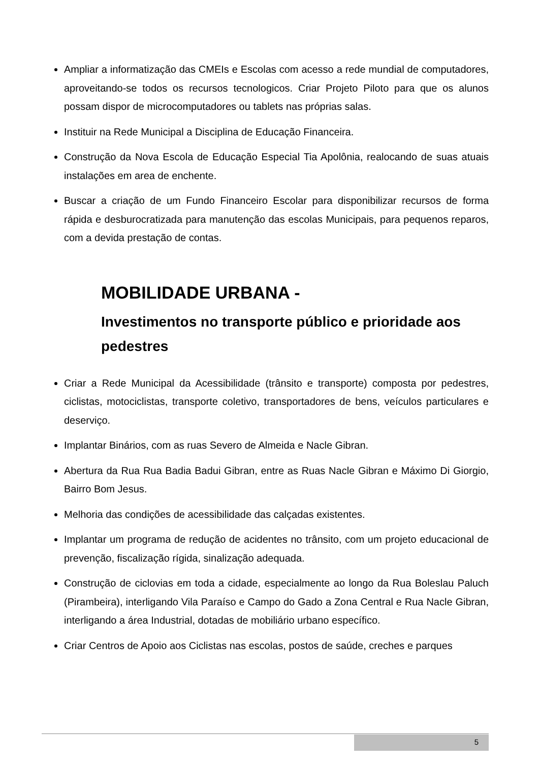Ampliar a informatização das CMEIs e Escolas com acesso a rede mundial de computadores, aproveitando-se todos os recursos tecnologicos. Criar Projeto Piloto para que os alunos possam dispor de microcomputadores ou tablets nas próprias salas.
Instituir na Rede Municipal a Disciplina de Educação Financeira.
Construção da Nova Escola de Educação Especial Tia Apolônia, realocando de suas atuais instalações em area de enchente.
Buscar a criação de um Fundo Financeiro Escolar para disponibilizar recursos de forma rápida e desburocratizada para manutenção das escolas Municipais, para pequenos reparos, com a devida prestação de contas.
MOBILIDADE URBANA -
Investimentos no transporte público e prioridade aos pedestres
Criar a Rede Municipal da Acessibilidade (trânsito e transporte) composta por pedestres, ciclistas, motociclistas, transporte coletivo, transportadores de bens, veículos particulares e deserviço.
Implantar Binários, com as ruas Severo de Almeida e Nacle Gibran.
Abertura da Rua Rua Badia Badui Gibran, entre as Ruas Nacle Gibran e Máximo Di Giorgio, Bairro Bom Jesus.
Melhoria das condições de acessibilidade das calçadas existentes.
Implantar um programa de redução de acidentes no trânsito, com um projeto educacional de prevenção, fiscalização rígida, sinalização adequada.
Construção de ciclovias em toda a cidade, especialmente ao longo da Rua Boleslau Paluch (Pirambeira), interligando Vila Paraíso e Campo do Gado a Zona Central e Rua Nacle Gibran, interligando a área Industrial, dotadas de mobiliário urbano específico.
Criar Centros de Apoio aos Ciclistas nas escolas, postos de saúde, creches e parques
5